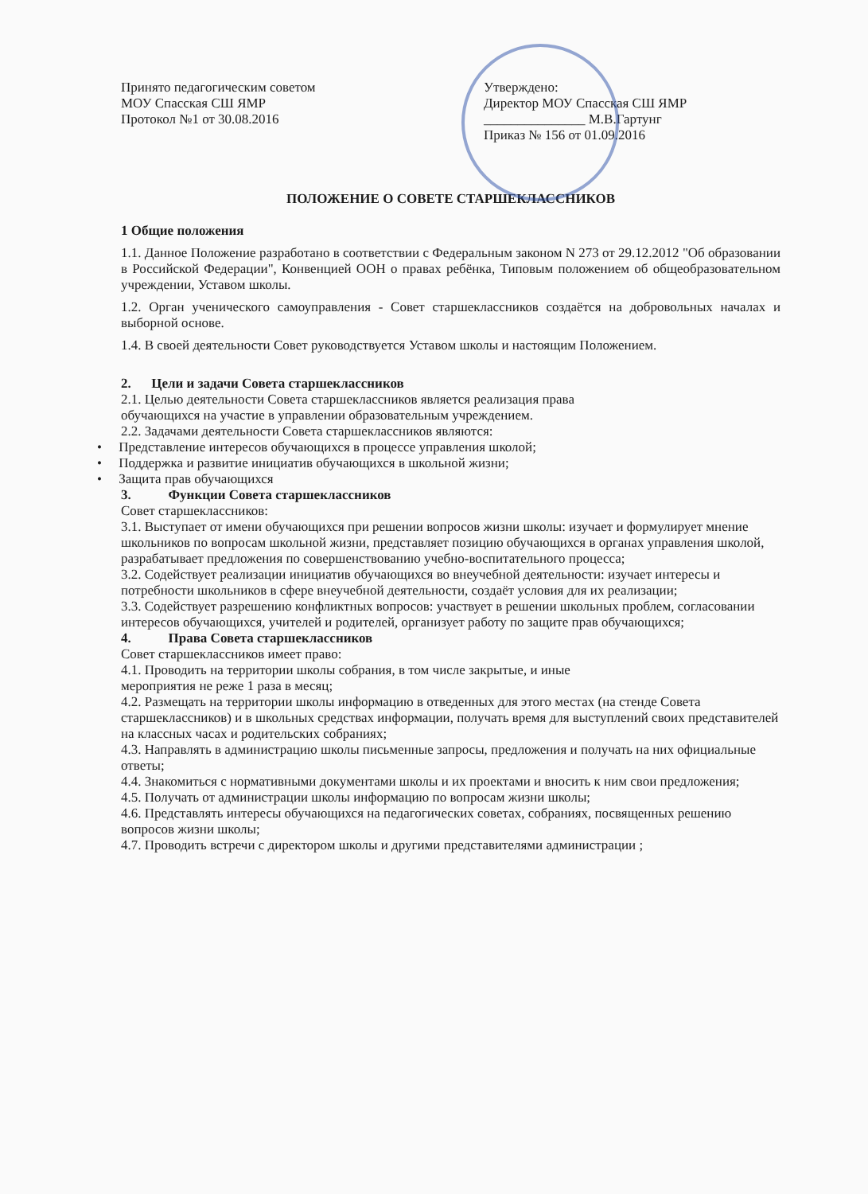Принято педагогическим советом
МОУ Спасская СШ ЯМР
Протокол №1 от 30.08.2016
Утверждено:
Директор МОУ Спасская СШ ЯМР
_______________ М.В.Гартунг
Приказ № 156 от 01.09.2016
ПОЛОЖЕНИЕ О СОВЕТЕ СТАРШЕКЛАССНИКОВ
1 Общие положения
1.1. Данное Положение разработано в соответствии с Федеральным законом N 273 от 29.12.2012 "Об образовании в Российской Федерации", Конвенцией ООН о правах ребёнка, Типовым положением об общеобразовательном учреждении, Уставом школы.
1.2. Орган ученического самоуправления - Совет старшеклассников создаётся на добровольных началах и выборной основе.
1.4. В своей деятельности Совет руководствуется Уставом школы и настоящим Положением.
2. Цели и задачи Совета старшеклассников
2.1. Целью деятельности Совета старшеклассников является реализация права
обучающихся на участие в управлении образовательным учреждением.
2.2. Задачами деятельности Совета старшеклассников являются:
• Представление интересов обучающихся в процессе управления школой;
• Поддержка и развитие инициатив обучающихся в школьной жизни;
• Защита прав обучающихся
3. Функции Совета старшеклассников
Совет старшеклассников:
3.1. Выступает от имени обучающихся при решении вопросов жизни школы: изучает и формулирует мнение школьников по вопросам школьной жизни, представляет позицию обучающихся в органах управления школой, разрабатывает предложения по совершенствованию учебно-воспитательного процесса;
3.2. Содействует реализации инициатив обучающихся во внеучебной деятельности: изучает интересы и потребности школьников в сфере внеучебной деятельности, создаёт условия для их реализации;
3.3. Содействует разрешению конфликтных вопросов: участвует в решении школьных проблем, согласовании интересов обучающихся, учителей и родителей, организует работу по защите прав обучающихся;
4. Права Совета старшеклассников
Совет старшеклассников имеет право:
4.1. Проводить на территории школы собрания, в том числе закрытые, и иные
мероприятия не реже 1 раза в месяц;
4.2. Размещать на территории школы информацию в отведенных для этого местах (на стенде Совета старшеклассников) и в школьных средствах информации, получать время для выступлений своих представителей на классных часах и родительских собраниях;
4.3. Направлять в администрацию школы письменные запросы, предложения и получать на них официальные ответы;
4.4. Знакомиться с нормативными документами школы и их проектами и вносить к ним свои предложения;
4.5. Получать от администрации школы информацию по вопросам жизни школы;
4.6. Представлять интересы обучающихся на педагогических советах, собраниях, посвященных решению вопросов жизни школы;
4.7. Проводить встречи с директором школы и другими представителями администрации ;